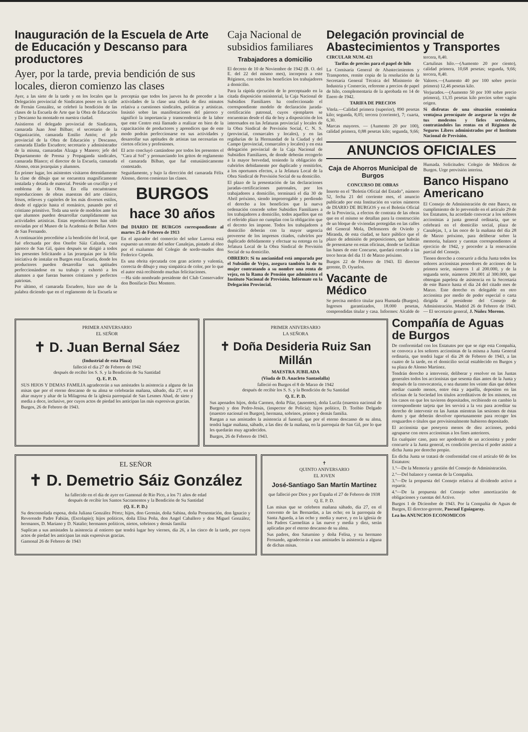Inauguración de la Escuela de Arte de Educación y Descanso para productores
Ayer, por la tarde, previa bendición de sus locales, dieron comienzo las clases
Ayer, a las siete de la tarde y en los locales que la Delegación provincial de Sindicatos posee en la calle de Fernán González, se celebró la bendición de las clases de la Escuela de Arte que la Obra de Educación y Descanso ha montado en nuestra ciudad.
Asistieron el delegado provincial de Sindicatos, camarada Juan José Bilbao; el secretario de la Organización, camarada Emilio Antón; el jefe provincial de la Obra de Educación y Descanso, camarada Eladio Escudero; secretario y administrador de la misma, camaradas Alzaga y Manero; jefe del Departamento de Prensa y Propaganda sindicales, camarada Blanco; el director de la Escuela, camarada Alonso, otras jerarquías y alumnos.
En primer lugar, los asistentes visitaron detenidamente la clase de dibujo que se encuentra magníficamente instalada y dotada de material. Preside un crucifijo y el emblema de la Obra. En ella encuéntranse reproducciones de obras maestras del arte clásico, frisos, relieves y capiteles de los más diversos estilos, desde el egipcio hasta el románico, pasando por el cristiano primitivo. Toda una serie de modelos ante los que alumnos pueden desarrollar cumplidamente sus actividades artísticas. Estas reproducciones han sido enviadas por el Museo de la Academia de Bellas Artes de San Fernando.
A continuación procedióse a la bendición del local, que fué efectuada por don Onofre Sáiz Calzada, cura párroco de San Gil, quien después se dirigió a todos los presentes felicitando a las jerarquías por la feliz iniciativa de instalar en Burgos esta Escuela, donde los productores pueden desarrollar sus aptitudes perfeccionándose en su trabajo y exhortó a los alumnos a que fueran buenos cristianos y perfectos patriotas.
Por último, el camarada Escudero, hizo uso de la palabra diciendo que en el reglamento de la Escuela se preceptúa que todos los jueves ha de preceder a las actividades de la clase una charla de diez minutos relativa a cuestiones sindicales, políticas y artísticas. Insistió sobre las manifestaciones del párroco y significó la importancia y transcendencia de la labor que este Centro está llamado a realizar en bien de la capacitación de productores y aprendices que de este modo podrán perfeccionarse en sus actividades y desarrollar sus aptitudes de artistas tan necesarias en ciertos oficios y profesiones.
El acto concluyó cantándose por todos los presentes el "Cara al Sol" y pronunciando los gritos de reglamento el camarada Bilbao, que fué entusiásticamente contestado.
Seguidamente, y bajo la dirección del camarada Félix Alonso, dieron comienzo las clases.
BURGOS
hace 30 años
Del DIARIO DE BURGOS correspondiente al martes 25 de Febrero de 1913
En el aparador del comercio del señor Larrosa está expuesto un retrato del señor Canalejas, pintado al óleo por el exalumno del Colegio de sordo-mudos don Federico Cepeda.
Es una obrita ejecutada con gran acierto y valentía, correcta de dibujo y muy simpática de color, por lo que el autor está recibiendo muchas felicitaciones.
—Ha sido nombrado presidente del Club Conservador don Bonifacio Diez Montero.
Caja Nacional de subsidios familiares
Trabajadores a domicilio
El decreto de 10 de Noviembre de 1942 (B. O. del E. del 22 del mismo mes), incorpora a este Régimen, con todos los beneficios los trabajadores a domicilio.
Para la rápida ejecución de lo preceptuado en la citada disposición ministerial, la Caja Nacional de Subsidios Familiares ha confeccionado el correspondiente modelo de declaración jurada-certificación patronal, cuyos ejemplares se encuentran desde el día de hoy a disposición de los interesados en las Jefaturas provincial y locales de la Obra Sindical de Previsión Social, C. N. S. (provincial, comarcales y locales), y en las regidurías de la Hermandad de la Ciudad y del Campo (provincial, comarcales y locales) y en esta delegación provincial de la Caja Nacional de Subsidios Familiares, de donde deberán recogerlo a la mayor brevedad, teniendo la obligación de cubrirlos debidamente por duplicado y remitirlos, a los oportunos efectos, a la Jefatura Local de la Obra Sindical de Previsión Social de su domicilio.
El plazo de la presentación de las declaraciones juradas-certificaciones patronales, por los trabajadores a domicilio, terminará el día 30 de Abril próximo, siendo improrrogable y perdiendo el derecho a los beneficios que la nueva ordenación concede sobre Subsidios Familiares a los trabajadores a domicilio, todos aquellos que en el referido plazo no cumplan con la obligación que el decreto les impone. Todos los trabajadores a domicilio deberán con la mayor urgencia proveerse de los impresos citados, cubrirlos por duplicado debidamente y efectuar su entrega en la Jefatura Local de la Obra Sindical de Previsión Social de su domicilio.
OBRERO: Si tu ancianidad está amparada por el Subsidio de Vejez, asegura también la de tu mujer contratando a su nombre una renta de vejez, en la Rama de Pensión que administra el Instituto Nacional de Previsión. Infórmate en la Delegación Provincial.
Delegación provincial de Abastecimientos y Transportes
CIRCULAR NUM. 421
Tarifas de precios para el papel de hilo
La Comisaría General de Abastecimientos y Transportes, remite copia de la resolución de la Secretaría General Técnica del Ministerio de Industria y Comercio, referente a precios de papel de hilo, complementaria de la aprobada en 14 de Enero de 1942.
TARIFA DE PRECIOS
Vitela.—Calidad primera (superior), 890 pesetas kilo; segunda, 8,05; tercera (corriente), 7; cuarta, 6,30.
Marcas mayores. — (Aumento 20 por 100), calidad primera, 0,88 pesetas kilo; segunda, 9,66; tercera, 8,40.
Cartulinas hilo.—(Aumento 20 por ciento), calidad primera, 10,68 pesetas; segunda, 9,66; tercera, 8,40.
Valores.—(Aumento 40 por 100 sobre precio primera) 12,46 pesetas kilo.
Verjurados.—(Aumento 50 por 100 sobre precio primera), 13,35 pesetas kilo precios sobre vagón origen.
Si disfrutas de una situación económica ventajosa preocúpate de asegurar la vejez de tus modestos y fieles servidores, contratándoles las rentas en el Régimen de Seguros Libres administrados por el Instituto Nacional de Previsión.
ANUNCIOS OFICIALES
Caja de Ahorros Municipal de Burgos
CONCURSO DE OBRAS
Inserto en el "Boletín Oficial del Estado", número 52, fecha 21 del corriente mes, el anuncio publicado por esta Institución en varios números de DIARIO DE BURGOS y en el Boletín Oficial de la Provincia, a efectos de contrata de las obras que en el mismo se detallan para la construcción de un bloque de viviendas protegidas en las calles del General Mola, Defensores de Oviedo y Miranda, de esta ciudad, se hace público que el plazo de admisión de proposiciones, que habrán de presentarse en estas oficinas, donde se facilitan las bases de este Concurso, quedará cerrado a las trece horas del día 11 de Marzo próximo.
Burgos 22 de Febrero de 1943. El director gerente, D. Oyuelos.
Vacante de Médico
Se precisa médico titular para Humada (Burgos). Ingresos garantizados, 18.000 pesetas, comprendidas titular y casa. Informes: Alcalde de Humada. Solicitudes: Colegio de Médicos de Burgos. Urge provisión interina.
Banco Hispano Americano
El Consejo de Administración de este Banco, en cumplimiento de lo prevenido en el artículo 29 de los Estatutos, ha acordado convocar a los señores accionistas a junta general ordinaria, que se celebrará en el domicilio social, plaza de Canalejas, 1, a las once de la mañana del día 28 de Marzo próximo, para deliberar sobre la memoria, balance y cuentas correspondientes al ejercicio de 1942, y proceder a la renovación parcial del Consejo.
Tienen derecho a concurrir a dicha Junta todos los señores accionistas poseedores de acciones de la primera serie, números 1 al 200.000, y de la segunda serie, números 200.001 al 300.000, que obtengan papeleta de asistencia en la Secretaría de este Banco hasta el día 24 del citado mes de Marzo. Este derecho es delegable en otro accionista por medio de poder especial o carta dirigida al presidente del Consejo de Administración. Madrid 26 de Febrero de 1943. — El secretario general, J. Núñez Moreno.
PRIMER ANIVERSARIO
EL SEÑOR
✝ D. Juan Bernal Sáez
(Industrial de esta Plaza)
falleció el día 27 de Febrero de 1942
después de recibir los S. S. y la Bendición de Su Santidad
Q. E. P. D.
SUS HIJOS Y DEMAS FAMILIA agradecerán a sus amistades la asistencia a alguna de las misas que por el eterno descanso de su alma se celebrarán mañana, sábado, día 27, en el altar mayor y altar de la Milagrosa de la iglesia parroquial de San Lesmes Abad, de siete y media a doce, inclusive, por cuyos actos de piedad les anticipan las más expresivas gracias.
Burgos, 26 de Febrero de 1943.
PRIMER ANIVERSARIO
LA SEÑORA
✝ Doña Desideria Ruiz San Millán
MAESTRA JUBILADA
(Viuda de D. Anacleto Santaolalla)
falleció en Burgos el 8 de Marzo de 1942
después de recibir los S. S. y la Bendición de Su Santidad
Q. E. P. D.
Sus apenados hijos, doña Carmen, doña Pilar, (ausentes), doña Lucila (maestra nacional de Burgos) y don Pedro-Jesús, (inspector de Policía); hijos político, D. Toribio Delgado (maestro nacional en Burgos), hermana, sobrinos, primos y demás familia.
Ruegan a sus amistades la asistencia al funeral, que por el eterno descanso de su alma, tendrá lugar mañana, sábado, a las diez de la mañana, en la parroquia de San Gil, por lo que les quedarán muy agradecidos.
Burgos, 26 de Febrero de 1943.
EL SEÑOR
✝ D. Demetrio Sáiz González
ha fallecido en el día de ayer en Gamonal de Río Pico, a los 71 años de edad
después de recibir los Santos Sacramentos y la Bendición de Su Santidad
(Q. E. P. D.)
Su desconsolada esposa, doña Juliana González Pérez; hijos, don Germán, doña Sabina, doña Presentación, don Ignacio y Reverendo Padre Fabián, (Escolapio); hijos políticos, doña Elisa Peña, don Angel Caballero y don Miguel González; hermanos, D. Mariano y D. Natalio; hermanos políticos, nietos, sobrinos y demás familia
Suplican a sus amistades la asistencia al entierro que tendrá lugar hoy viernes, día 26, a las cinco de la tarde, por cuyos actos de piedad les anticipan las más expresivas gracias.
Gamonal 26 de Febrero de 1943
✝
QUINTO ANIVERSARIO
EL JOVEN
José-Santiago San Martín Martínez
que falleció por Dios y por España el 27 de Febrero de 1938
Q. E. P. D.
Las misas que se celebren mañana sábado, día 27, en el convento de las Bernardas, a las ocho; en la parroquia de Santa Agueda, a las ocho y media y nueve, y en la iglesia de los Padres Carmelitas a las nueve y media y diez, serán aplicadas por el eterno descanso de su alma.
Sus padres, don Saturnino y doña Felisa, y su hermano Fernando, agradecerán a sus amistades la asistencia a alguna de dichas misas.
Compañía de Aguas de Burgos
De conformidad con los Estatutos por que se rige esta Compañía, se convoca a los señores accionistas de la misma a Junta General ordinaria, que tendrá lugar el día 28 de Febrero de 1943, a las cuatro de la tarde, en el domicilio social establecido en Burgos y su plaza de Alonso Martínez.
Tendrán derecho a intervenir, deliberar y resolver en las Juntas generales todos los accionistas que sesenta días antes de la Junta y después de la convocatoria, o sea durante los veinte días que deben mediar cuando menos, entre ésta y aquélla, depositen en las oficinas de la Sociedad los títulos acreditativos de los mismos, en los casos en que los tuvieren depositados, recibiendo en cambio la correspondiente tarjeta que les servirá a la vez para acreditar su derecho de intervenir en las Juntas mientras las sesiones de éstas duren y que deberán devolver oportunamente para recoger los resguardos o títulos que provisionalmente hubieren depositado.
El accionista que poseyera menos de diez acciones, podrá agruparse con otros accionistas a los fines anteriores.
En cualquier caso, para ser apoderado de un accionista y poder concurrir a la Junta general, es condición precisa el poder asistir a dicha Junta por derecho propio.
En dicha Junta se tratará de conformidad con el artículo 60 de los Estatutos:
1.º—De la Memoria y gestión del Consejo de Administración.
2.º—Del balance y cuentas de la Compañía.
3.º—De la propuesta del Consejo relativa al dividendo activo a repartir.
4.º—De la propuesta del Consejo sobre amortización de obligaciones y cuentas del Activo.
Burgos 1 de Diciembre de 1943. Por la Compañía de Aguas de Burgos, El director-gerente, Pascual Eguiagaray.
Lea los ANUNCIOS ECONOMICOS